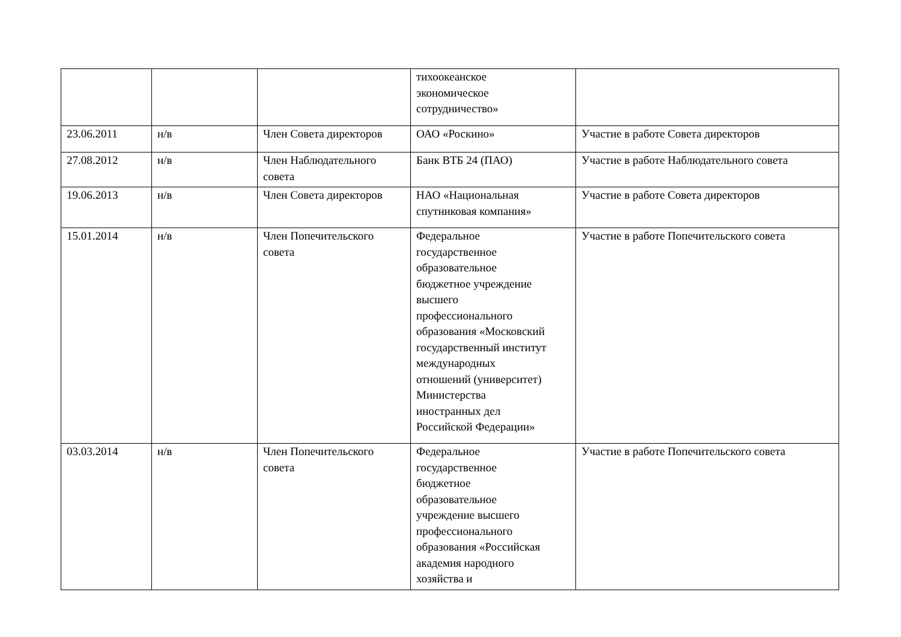| | | | тихоокеанское экономическое сотрудничество» | |
| 23.06.2011 | н/в | Член Совета директоров | ОАО «Роскино» | Участие в работе Совета директоров |
| 27.08.2012 | н/в | Член Наблюдательного совета | Банк ВТБ 24 (ПАО) | Участие в работе Наблюдательного совета |
| 19.06.2013 | н/в | Член Совета директоров | НАО «Национальная спутниковая компания» | Участие в работе Совета директоров |
| 15.01.2014 | н/в | Член Попечительского совета | Федеральное государственное образовательное бюджетное учреждение высшего профессионального образования «Московский государственный институт международных отношений (университет) Министерства иностранных дел Российской Федерации» | Участие в работе Попечительского совета |
| 03.03.2014 | н/в | Член Попечительского совета | Федеральное государственное бюджетное образовательное учреждение высшего профессионального образования «Российская академия народного хозяйства и | Участие в работе Попечительского совета |